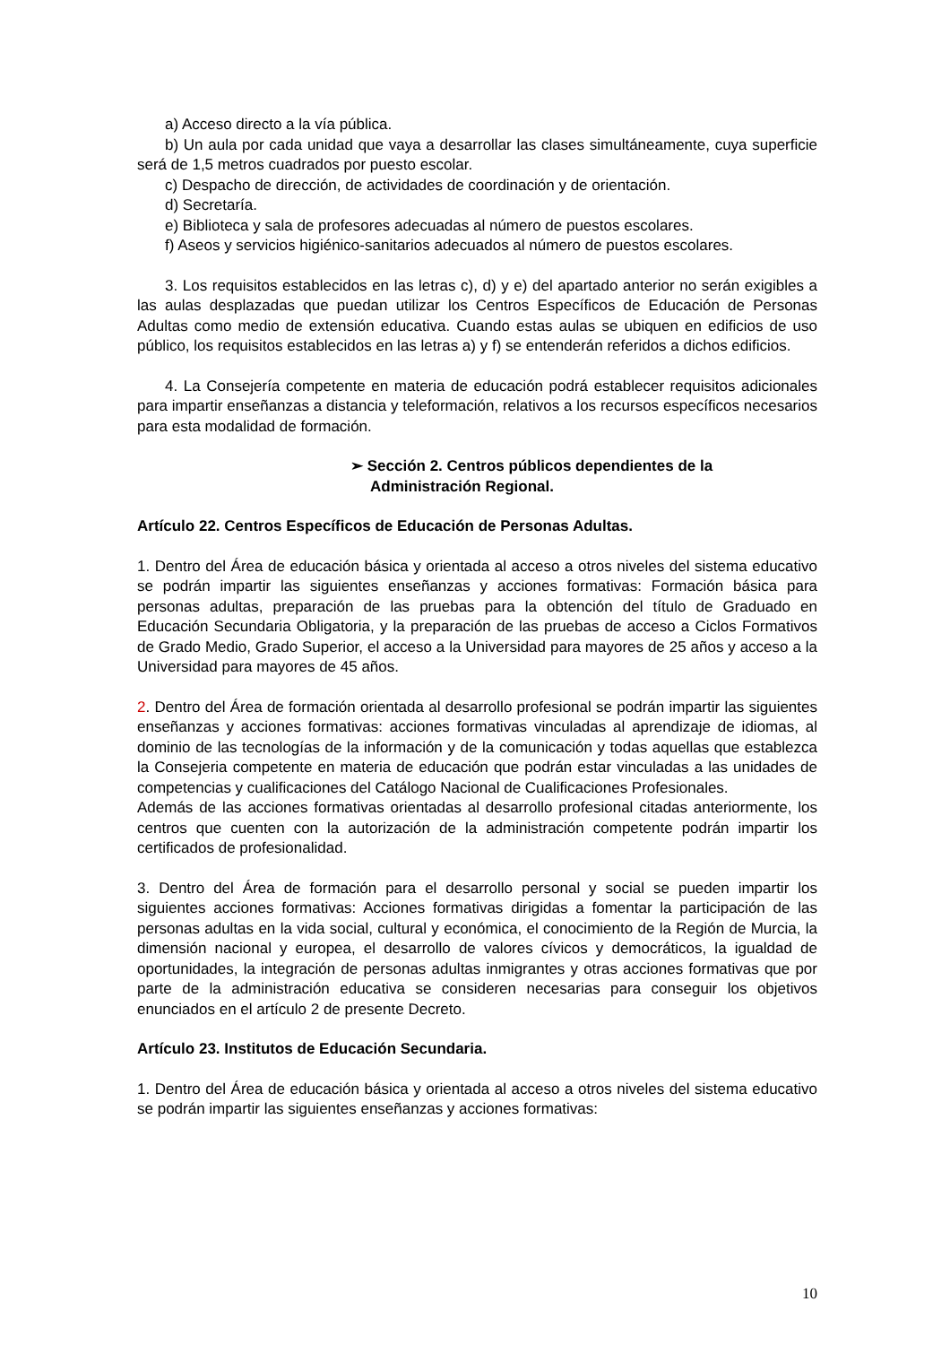a) Acceso directo a la vía pública.
b) Un aula por cada unidad que vaya a desarrollar las clases simultáneamente, cuya superficie será de 1,5 metros cuadrados por puesto escolar.
c) Despacho de dirección, de actividades de coordinación y de orientación.
d) Secretaría.
e) Biblioteca y sala de profesores adecuadas al número de puestos escolares.
f) Aseos y servicios higiénico-sanitarios adecuados al número de puestos escolares.
3. Los requisitos establecidos en las letras c), d) y e) del apartado anterior no serán exigibles a las aulas desplazadas que puedan utilizar los Centros Específicos de Educación de Personas Adultas como medio de extensión educativa. Cuando estas aulas se ubiquen en edificios de uso público, los requisitos establecidos en las letras a) y f) se entenderán referidos a dichos edificios.
4. La Consejería competente en materia de educación podrá establecer requisitos adicionales para impartir enseñanzas a distancia y teleformación, relativos a los recursos específicos necesarios para esta modalidad de formación.
➢ Sección 2. Centros públicos dependientes de la Administración Regional.
Artículo 22. Centros Específicos de Educación de Personas Adultas.
1. Dentro del Área de educación básica y orientada al acceso a otros niveles del sistema educativo se podrán impartir las siguientes enseñanzas y acciones formativas: Formación básica para personas adultas, preparación de las pruebas para la obtención del título de Graduado en Educación Secundaria Obligatoria, y la preparación de las pruebas de acceso a Ciclos Formativos de Grado Medio, Grado Superior, el acceso a la Universidad para mayores de 25 años y acceso a la Universidad para mayores de 45 años.
2. Dentro del Área de formación orientada al desarrollo profesional se podrán impartir las siguientes enseñanzas y acciones formativas: acciones formativas vinculadas al aprendizaje de idiomas, al dominio de las tecnologías de la información y de la comunicación y todas aquellas que establezca la Consejeria competente en materia de educación que podrán estar vinculadas a las unidades de competencias y cualificaciones del Catálogo Nacional de Cualificaciones Profesionales.
Además de las acciones formativas orientadas al desarrollo profesional citadas anteriormente, los centros que cuenten con la autorización de la administración competente podrán impartir los certificados de profesionalidad.
3. Dentro del Área de formación para el desarrollo personal y social se pueden impartir los siguientes acciones formativas: Acciones formativas dirigidas a fomentar la participación de las personas adultas en la vida social, cultural y económica, el conocimiento de la Región de Murcia, la dimensión nacional y europea, el desarrollo de valores cívicos y democráticos, la igualdad de oportunidades, la integración de personas adultas inmigrantes y otras acciones formativas que por parte de la administración educativa se consideren necesarias para conseguir los objetivos enunciados en el artículo 2 de presente Decreto.
Artículo 23. Institutos de Educación Secundaria.
1. Dentro del Área de educación básica y orientada al acceso a otros niveles del sistema educativo se podrán impartir las siguientes enseñanzas y acciones formativas:
10